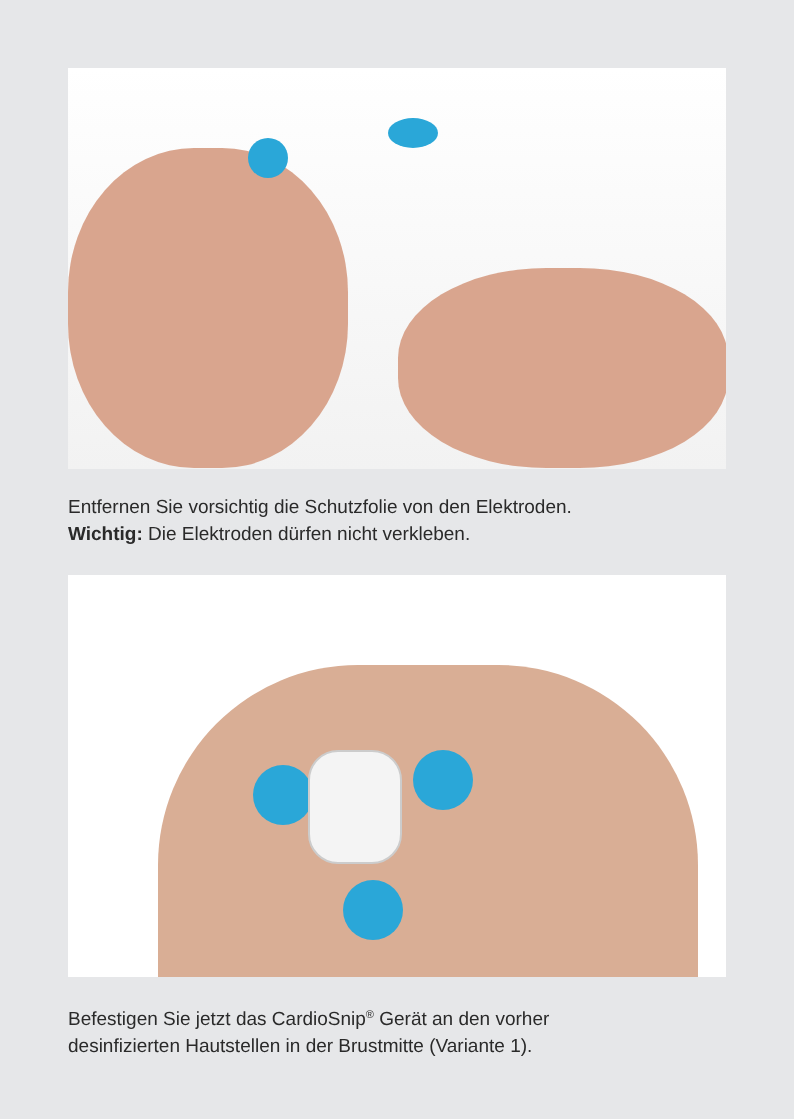Entfernen Sie vorsichtig die Schutzfolie von den Elektroden.
Wichtig: Die Elektroden dürfen nicht verkleben.
Befestigen Sie jetzt das CardioSnip<sup>®</sup> Gerät an den vorher
desinfizierten Hautstellen in der Brustmitte (Variante 1).